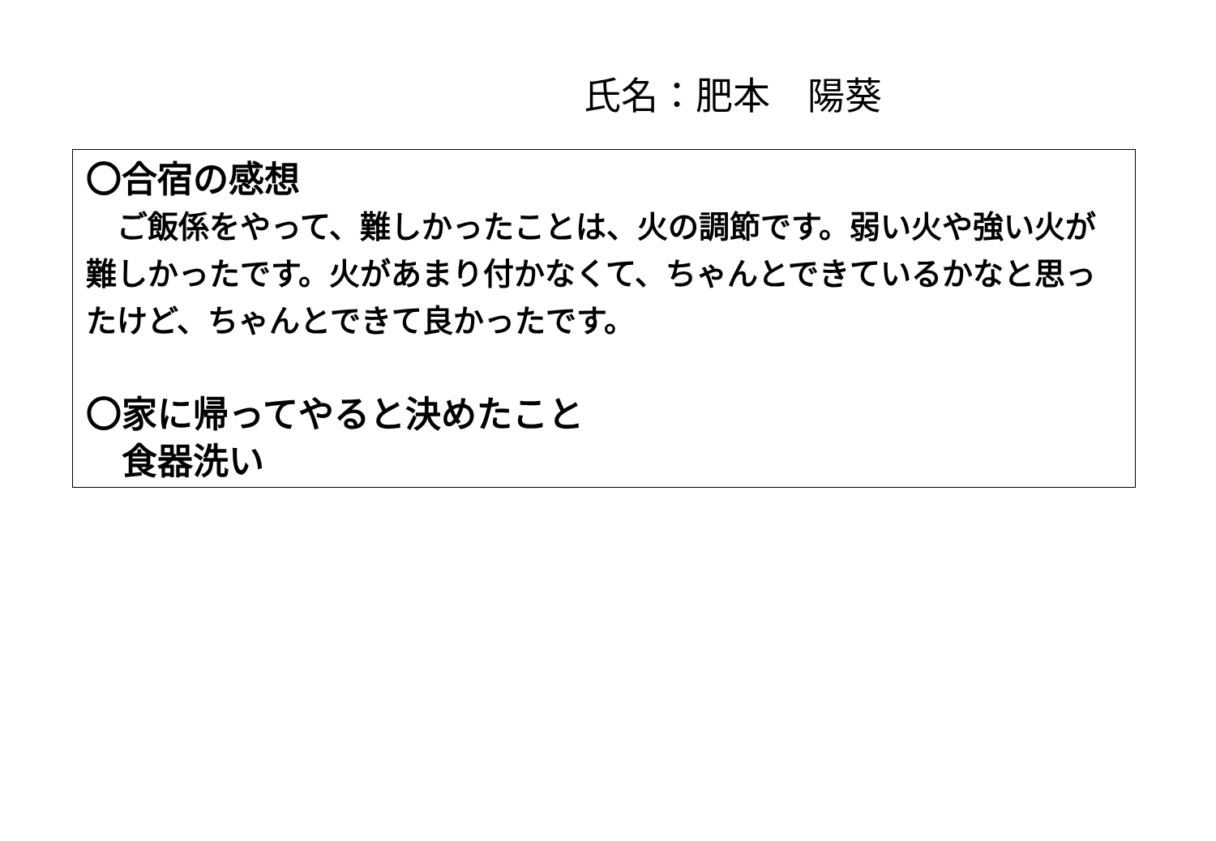氏名：肥本　陽葵
〇合宿の感想
　ご飯係をやって、難しかったことは、火の調節です。弱い火や強い火が難しかったです。火があまり付かなくて、ちゃんとできているかなと思ったけど、ちゃんとできて良かったです。
〇家に帰ってやると決めたこと
　食器洗い